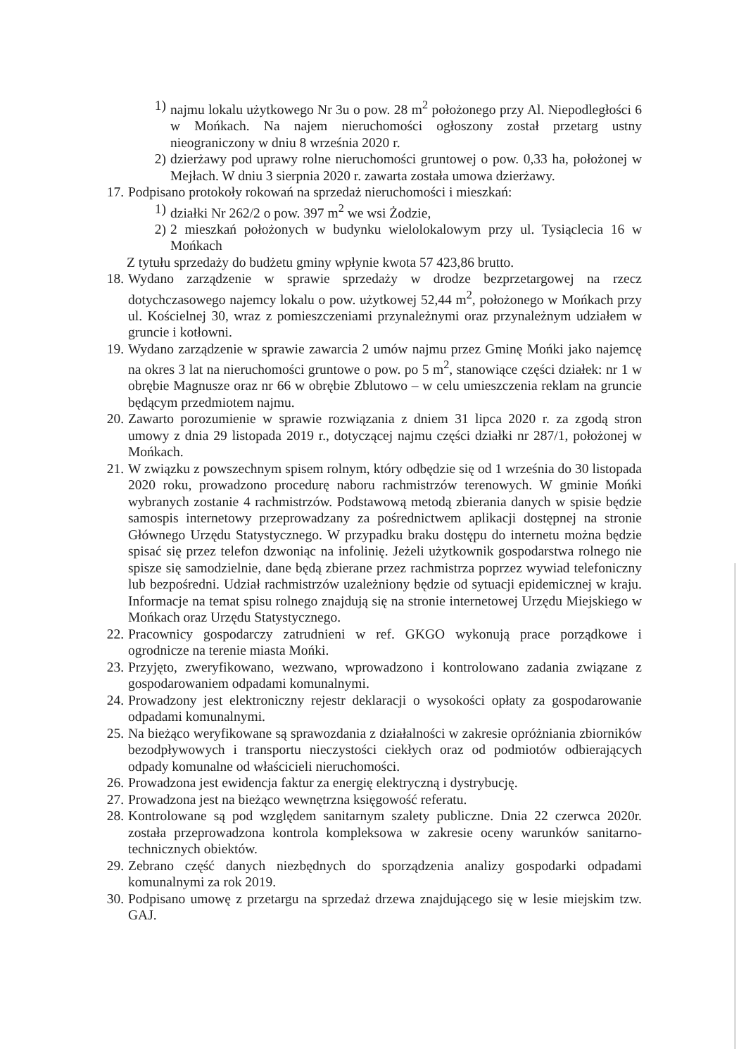1) najmu lokalu użytkowego Nr 3u o pow. 28 m<sup>2</sup> położonego przy Al. Niepodległości 6 w Mońkach. Na najem nieruchomości ogłoszony został przetarg ustny nieograniczony w dniu 8 września 2020 r.
2) dzierżawy pod uprawy rolne nieruchomości gruntowej o pow. 0,33 ha, położonej w Mejłach. W dniu 3 sierpnia 2020 r. zawarta została umowa dzierżawy.
17. Podpisano protokoły rokowań na sprzedaż nieruchomości i mieszkań:
1) działki Nr 262/2 o pow. 397 m<sup>2</sup> we wsi Żodzie,
2) 2 mieszkań położonych w budynku wielolokalowym przy ul. Tysiąclecia 16 w Mońkach
Z tytułu sprzedaży do budżetu gminy wpłynie kwota 57 423,86 brutto.
18. Wydano zarządzenie w sprawie sprzedaży w drodze bezprzetargowej na rzecz dotychczasowego najemcy lokalu o pow. użytkowej 52,44 m<sup>2</sup>, położonego w Mońkach przy ul. Kościelnej 30, wraz z pomieszczeniami przynależnymi oraz przynależnym udziałem w gruncie i kotłowni.
19. Wydano zarządzenie w sprawie zawarcia 2 umów najmu przez Gminę Mońki jako najemcę na okres 3 lat na nieruchomości gruntowe o pow. po 5 m<sup>2</sup>, stanowiące części działek: nr 1 w obrębie Magnusze oraz nr 66 w obrębie Zblutowo – w celu umieszczenia reklam na gruncie będącym przedmiotem najmu.
20. Zawarto porozumienie w sprawie rozwiązania z dniem 31 lipca 2020 r. za zgodą stron umowy z dnia 29 listopada 2019 r., dotyczącej najmu części działki nr 287/1, położonej w Mońkach.
21. W związku z powszechnym spisem rolnym, który odbędzie się od 1 września do 30 listopada 2020 roku, prowadzono procedurę naboru rachmistrzów terenowych. W gminie Mońki wybranych zostanie 4 rachmistrzów. Podstawową metodą zbierania danych w spisie będzie samospis internetowy przeprowadzany za pośrednictwem aplikacji dostępnej na stronie Głównego Urzędu Statystycznego. W przypadku braku dostępu do internetu można będzie spisać się przez telefon dzwoniąc na infolinię. Jeżeli użytkownik gospodarstwa rolnego nie spisze się samodzielnie, dane będą zbierane przez rachmistrza poprzez wywiad telefoniczny lub bezpośredni. Udział rachmistrzów uzależniony będzie od sytuacji epidemicznej w kraju. Informacje na temat spisu rolnego znajdują się na stronie internetowej Urzędu Miejskiego w Mońkach oraz Urzędu Statystycznego.
22. Pracownicy gospodarczy zatrudnieni w ref. GKGO wykonują prace porządkowe i ogrodnicze na terenie miasta Mońki.
23. Przyjęto, zweryfikowano, wezwano, wprowadzono i kontrolowano zadania związane z gospodarowaniem odpadami komunalnymi.
24. Prowadzony jest elektroniczny rejestr deklaracji o wysokości opłaty za gospodarowanie odpadami komunalnymi.
25. Na bieżąco weryfikowane są sprawozdania z działalności w zakresie opróżniania zbiorników bezodpływowych i transportu nieczystości ciekłych oraz od podmiotów odbierających odpady komunalne od właścicieli nieruchomości.
26. Prowadzona jest ewidencja faktur za energię elektryczną i dystrybucję.
27. Prowadzona jest na bieżąco wewnętrzna księgowość referatu.
28. Kontrolowane są pod względem sanitarnym szalety publiczne. Dnia 22 czerwca 2020r. została przeprowadzona kontrola kompleksowa w zakresie oceny warunków sanitarno-technicznych obiektów.
29. Zebrano część danych niezbędnych do sporządzenia analizy gospodarki odpadami komunalnymi za rok 2019.
30. Podpisano umowę z przetargu na sprzedaż drzewa znajdującego się w lesie miejskim tzw. GAJ.